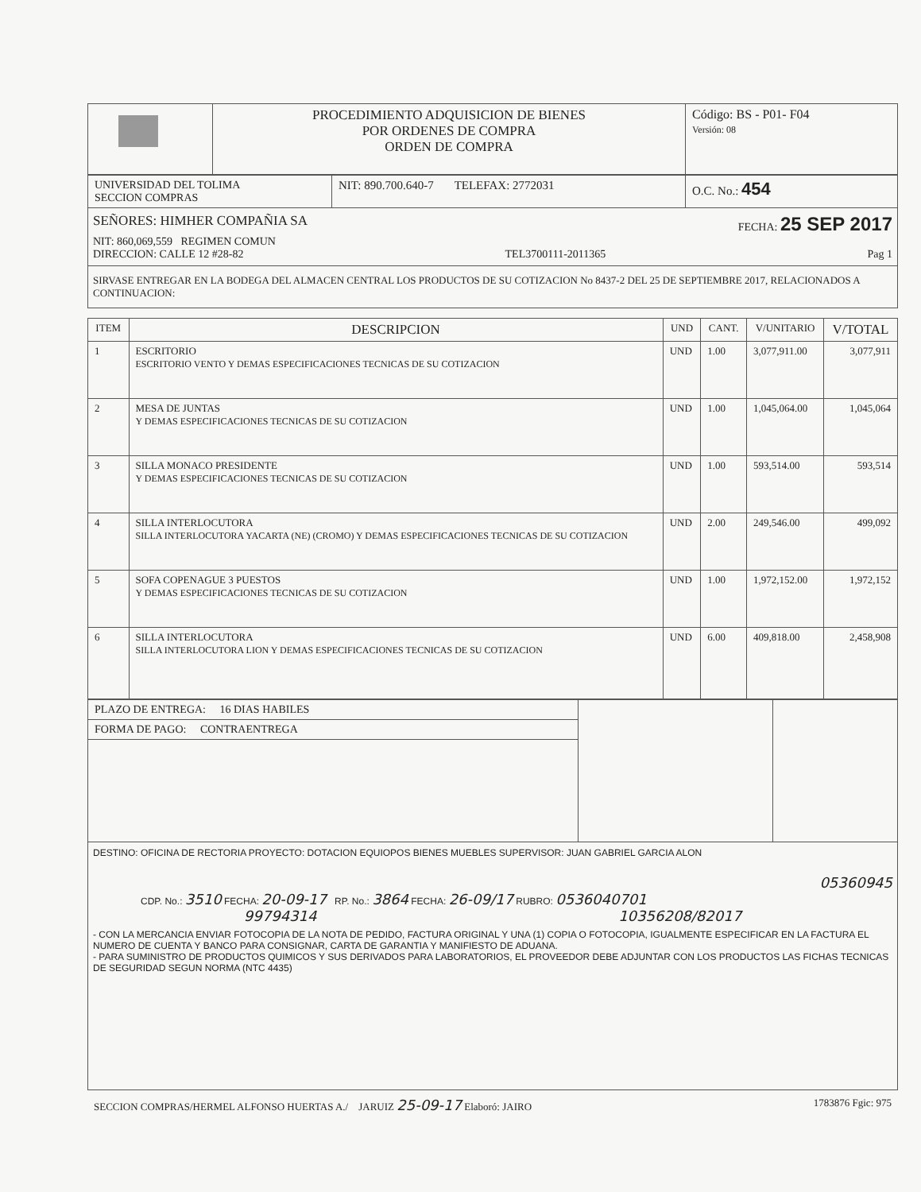| | PROCEDIMIENTO ADQUISICION DE BIENES POR ORDENES DE COMPRA ORDEN DE COMPRA | Código: BS - P01- F04 Versión: 08 |
| UNIVERSIDAD DEL TOLIMA SECCION COMPRAS | NIT: 890.700.640-7 TELEFAX: 2772031 | O.C. No.: 454 |
SEÑORES: HIMHER COMPAÑIA SA FECHA: 25 SEP 2017
NIT: 860,069,559 REGIMEN COMUN
DIRECCION: CALLE 12 #28-82 TEL3700111-2011365 Pag 1
SIRVASE ENTREGAR EN LA BODEGA DEL ALMACEN CENTRAL LOS PRODUCTOS DE SU COTIZACION No 8437-2 DEL 25 DE SEPTIEMBRE 2017, RELACIONADOS A CONTINUACION:
| ITEM | DESCRIPCION | UND | CANT. | V/UNITARIO | V/TOTAL |
| --- | --- | --- | --- | --- | --- |
| 1 | ESCRITORIO ESCRITORIO VENTO Y DEMAS ESPECIFICACIONES TECNICAS DE SU COTIZACION | UND | 1.00 | 3,077,911.00 | 3,077,911 |
| 2 | MESA DE JUNTAS Y DEMAS ESPECIFICACIONES TECNICAS DE SU COTIZACION | UND | 1.00 | 1,045,064.00 | 1,045,064 |
| 3 | SILLA MONACO PRESIDENTE Y DEMAS ESPECIFICACIONES TECNICAS DE SU COTIZACION | UND | 1.00 | 593,514.00 | 593,514 |
| 4 | SILLA INTERLOCUTORA SILLA INTERLOCUTORA YACARTA (NE) (CROMO) Y DEMAS ESPECIFICACIONES TECNICAS DE SU COTIZACION | UND | 2.00 | 249,546.00 | 499,092 |
| 5 | SOFA COPENAGUE 3 PUESTOS Y DEMAS ESPECIFICACIONES TECNICAS DE SU COTIZACION | UND | 1.00 | 1,972,152.00 | 1,972,152 |
| 6 | SILLA INTERLOCUTORA SILLA INTERLOCUTORA LION Y DEMAS ESPECIFICACIONES TECNICAS DE SU COTIZACION | UND | 6.00 | 409,818.00 | 2,458,908 |
| PLAZO DE ENTREGA: 16 DIAS HABILES | | |
| FORMA DE PAGO: CONTRAENTREGA | | |
DESTINO: OFICINA DE RECTORIA PROYECTO: DOTACION EQUIOPOS BIENES MUEBLES SUPERVISOR: JUAN GABRIEL GARCIA ALON
05360945
CDP. No.: 3510 FECHA: 20-09-17 RP. No.: 3864 FECHA: 26-09/17 RUBRO: 0536040701
99794314 10356208/82017
- CON LA MERCANCIA ENVIAR FOTOCOPIA DE LA NOTA DE PEDIDO, FACTURA ORIGINAL Y UNA (1) COPIA O FOTOCOPIA, IGUALMENTE ESPECIFICAR EN LA FACTURA EL NUMERO DE CUENTA Y BANCO PARA CONSIGNAR, CARTA DE GARANTIA Y MANIFIESTO DE ADUANA.
- PARA SUMINISTRO DE PRODUCTOS QUIMICOS Y SUS DERIVADOS PARA LABORATORIOS, EL PROVEEDOR DEBE ADJUNTAR CON LOS PRODUCTOS LAS FICHAS TECNICAS DE SEGURIDAD SEGUN NORMA (NTC 4435)
SECCION COMPRAS/HERMEL ALFONSO HUERTAS A./ JARUIZ 25-09-17 Elaboró: JAIRO 1783876 Fgic: 975